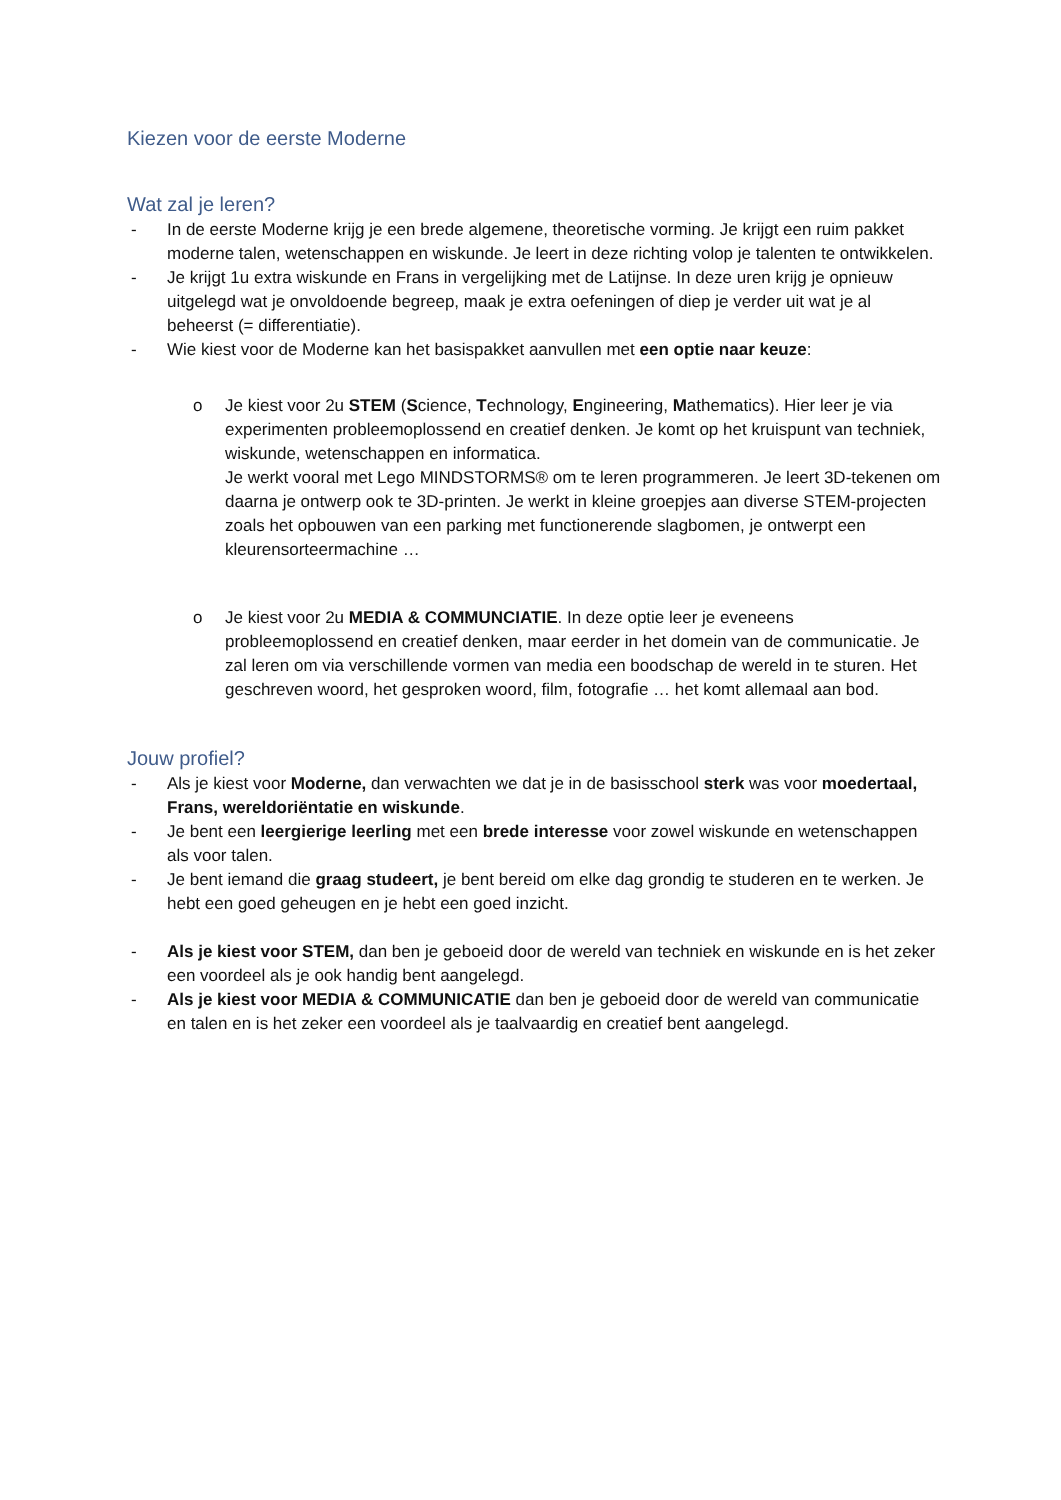Kiezen voor de eerste Moderne
Wat zal je leren?
- In de eerste Moderne krijg je een brede algemene, theoretische vorming. Je krijgt een ruim pakket moderne talen, wetenschappen en wiskunde. Je leert in deze richting volop je talenten te ontwikkelen.
- Je krijgt 1u extra wiskunde en Frans in vergelijking met de Latijnse. In deze uren krijg je opnieuw uitgelegd wat je onvoldoende begreep, maak je extra oefeningen of diep je verder uit wat je al beheerst (= differentiatie).
- Wie kiest voor de Moderne kan het basispakket aanvullen met een optie naar keuze:
o Je kiest voor 2u STEM (Science, Technology, Engineering, Mathematics). Hier leer je via experimenten probleemoplossend en creatief denken. Je komt op het kruispunt van techniek, wiskunde, wetenschappen en informatica.
Je werkt vooral met Lego MINDSTORMS® om te leren programmeren. Je leert 3D-tekenen om daarna je ontwerp ook te 3D-printen. Je werkt in kleine groepjes aan diverse STEM-projecten zoals het opbouwen van een parking met functionerende slagbomen, je ontwerpt een kleurensorteermachine …
o Je kiest voor 2u MEDIA & COMMUNCIATIE. In deze optie leer je eveneens probleemoplossend en creatief denken, maar eerder in het domein van de communicatie. Je zal leren om via verschillende vormen van media een boodschap de wereld in te sturen. Het geschreven woord, het gesproken woord, film, fotografie … het komt allemaal aan bod.
Jouw profiel?
- Als je kiest voor Moderne, dan verwachten we dat je in de basisschool sterk was voor moedertaal, Frans, wereldoriëntatie en wiskunde.
- Je bent een leergierige leerling met een brede interesse voor zowel wiskunde en wetenschappen als voor talen.
- Je bent iemand die graag studeert, je bent bereid om elke dag grondig te studeren en te werken. Je hebt een goed geheugen en je hebt een goed inzicht.
- Als je kiest voor STEM, dan ben je geboeid door de wereld van techniek en wiskunde en is het zeker een voordeel als je ook handig bent aangelegd.
- Als je kiest voor MEDIA & COMMUNICATIE dan ben je geboeid door de wereld van communicatie en talen en is het zeker een voordeel als je taalvaardig en creatief bent aangelegd.